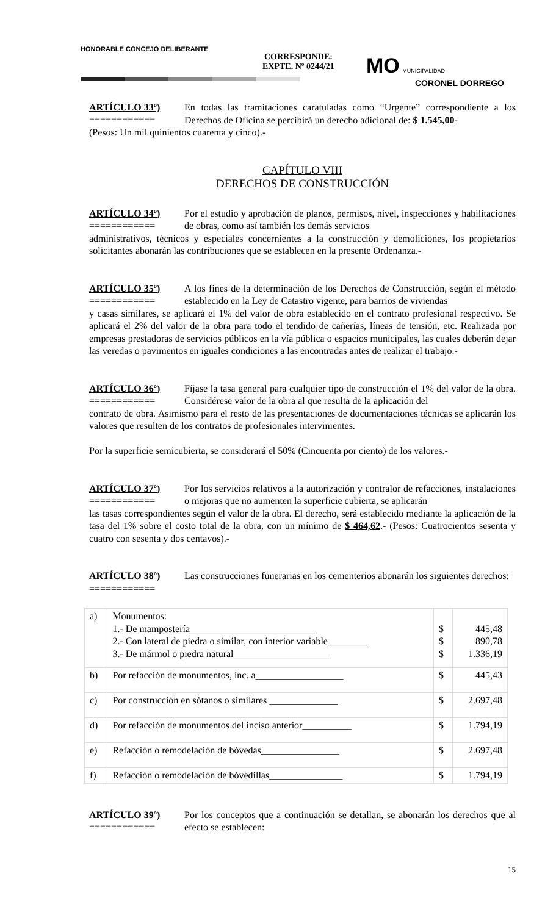HONORABLE CONCEJO DELIBERANTE
CORRESPONDE:
EXPTE. Nº 0244/21
MO MUNICIPALIDAD
CORONEL DORREGO
ARTÍCULO 33º)
============
En todas las tramitaciones caratuladas como “Urgente” correspondiente a los Derechos de Oficina se percibirá un derecho adicional de: $ 1.545,00-
(Pesos: Un mil quinientos cuarenta y cinco).-
CAPÍTULO VIII
DERECHOS DE CONSTRUCCIÓN
ARTÍCULO 34º)
============
Por el estudio y aprobación de planos, permisos, nivel, inspecciones y habilitaciones de obras, como así también los demás servicios
administrativos, técnicos y especiales concernientes a la construcción y demoliciones, los propietarios solicitantes abonarán las contribuciones que se establecen en la presente Ordenanza.-
ARTÍCULO 35º)
============
A los fines de la determinación de los Derechos de Construcción, según el método establecido en la Ley de Catastro vigente, para barrios de viviendas
y casas similares, se aplicará el 1% del valor de obra establecido en el contrato profesional respectivo. Se aplicará el 2% del valor de la obra para todo el tendido de cañerías, líneas de tensión, etc. Realizada por empresas prestadoras de servicios públicos en la vía pública o espacios municipales, las cuales deberán dejar las veredas o pavimentos en iguales condiciones a las encontradas antes de realizar el trabajo.-
ARTÍCULO 36º)
============
Fíjase la tasa general para cualquier tipo de construcción el 1% del valor de la obra. Considérese valor de la obra al que resulta de la aplicación del
contrato de obra. Asimismo para el resto de las presentaciones de documentaciones técnicas se aplicarán los valores que resulten de los contratos de profesionales intervinientes.
Por la superficie semicubierta, se considerará el 50% (Cincuenta por ciento) de los valores.-
ARTÍCULO 37º)
============
Por los servicios relativos a la autorización y contralor de refacciones, instalaciones o mejoras que no aumenten la superficie cubierta, se aplicarán
las tasas correspondientes según el valor de la obra. El derecho, será establecido mediante la aplicación de la tasa del 1% sobre el costo total de la obra, con un mínimo de $ 464,62.- (Pesos: Cuatrocientos sesenta y cuatro con sesenta y dos centavos).-
ARTÍCULO 38º)
============
Las construcciones funerarias en los cementerios abonarán los siguientes derechos:
| a) | Monumentos: 1.- De mampostería__________________________ 2.- Con lateral de piedra o similar, con interior variable________ 3.- De mármol o piedra natural____________________ | $ $ $ | 445,48 890,78 1.336,19 |
| b) | Por refacción de monumentos, inc. a__________________ | $ | 445,43 |
| c) | Por construcción en sótanos o similares ______________ | $ | 2.697,48 |
| d) | Por refacción de monumentos del inciso anterior__________ | $ | 1.794,19 |
| e) | Refacción o remodelación de bóvedas________________ | $ | 2.697,48 |
| f) | Refacción o remodelación de bóvedillas_______________ | $ | 1.794,19 |
ARTÍCULO 39º)
============
Por los conceptos que a continuación se detallan, se abonarán los derechos que al efecto se establecen:
15